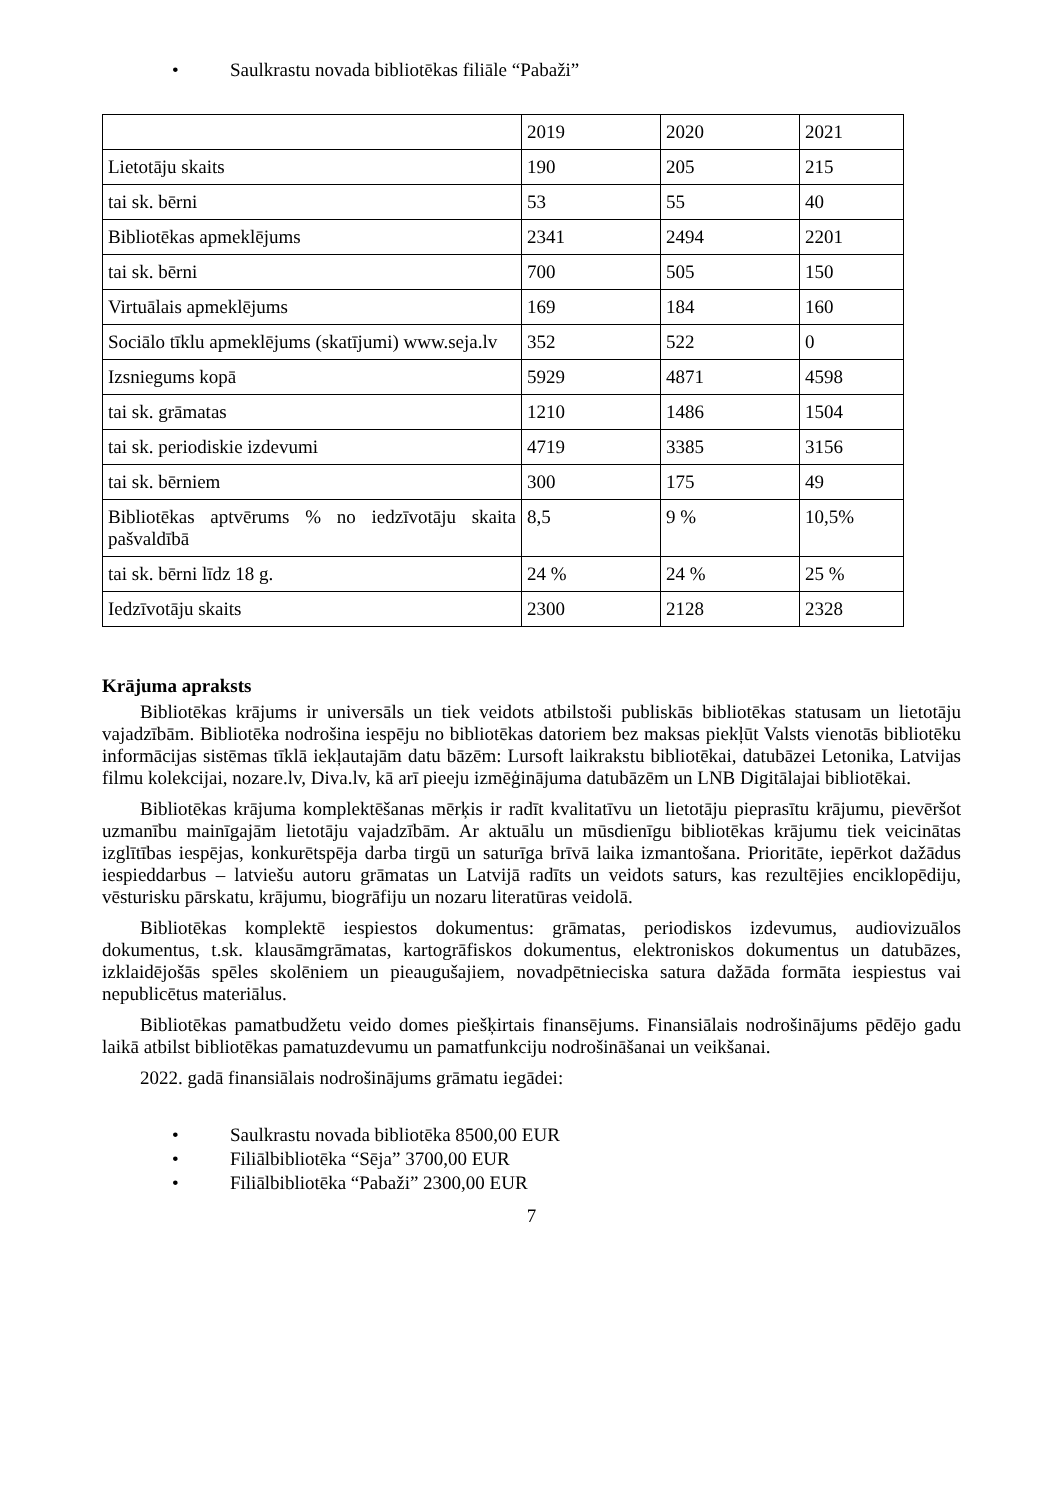• Saulkrastu novada bibliotēkas filiāle “Pabaži”
| | 2019 | 2020 | 2021 |
| Lietotāju skaits | 190 | 205 | 215 |
| tai sk. bērni | 53 | 55 | 40 |
| Bibliotēkas apmeklējums | 2341 | 2494 | 2201 |
| tai sk. bērni | 700 | 505 | 150 |
| Virtuālais apmeklējums | 169 | 184 | 160 |
| Sociālo tīklu apmeklējums (skatījumi) www.seja.lv | 352 | 522 | 0 |
| Izsniegums kopā | 5929 | 4871 | 4598 |
| tai sk. grāmatas | 1210 | 1486 | 1504 |
| tai sk. periodiskie izdevumi | 4719 | 3385 | 3156 |
| tai sk. bērniem | 300 | 175 | 49 |
| Bibliotēkas aptvērums % no iedzīvotāju skaita pašvaldībā | 8,5 | 9 % | 10,5% |
| tai sk. bērni līdz 18 g. | 24 % | 24 % | 25 % |
| Iedzīvotāju skaits | 2300 | 2128 | 2328 |
Krājuma apraksts
Bibliotēkas krājums ir universāls un tiek veidots atbilstoši publiskās bibliotēkas statusam un lietotāju vajadzībām. Bibliotēka nodrošina iespēju no bibliotēkas datoriem bez maksas piekļūt Valsts vienotās bibliotēku informācijas sistēmas tīklā iekļautajām datu bāzēm: Lursoft laikrakstu bibliotēkai, datubāzei Letonika, Latvijas filmu kolekcijai, nozare.lv, Diva.lv, kā arī pieeju izmēģinājuma datubāzēm un LNB Digitālajai bibliotēkai.
Bibliotēkas krājuma komplektēšanas mērķis ir radīt kvalitatīvu un lietotāju pieprasītu krājumu, pievēršot uzmanību mainīgajām lietotāju vajadzībām. Ar aktuālu un mūsdienīgu bibliotēkas krājumu tiek veicinātas izglītības iespējas, konkurētspēja darba tirgū un saturīga brīvā laika izmantošana. Prioritāte, iepērkot dažādus iespieddarbus – latviešu autoru grāmatas un Latvijā radīts un veidots saturs, kas rezultējies enciklopēdiju, vēsturisku pārskatu, krājumu, biogrāfiju un nozaru literatūras veidolā.
Bibliotēkas komplektē iespiestos dokumentus: grāmatas, periodiskos izdevumus, audiovizuālos dokumentus, t.sk. klausāmgrāmatas, kartogrāfiskos dokumentus, elektroniskos dokumentus un datubāzes, izklaidējošās spēles skolēniem un pieaugušajiem, novadpētnieciska satura dažāda formāta iespiestus vai nepublicētus materiālus.
Bibliotēkas pamatbudžetu veido domes piešķirtais finansējums. Finansiālais nodrošinājums pēdējo gadu laikā atbilst bibliotēkas pamatuzdevumu un pamatfunkciju nodrošināšanai un veikšanai.
2022. gadā finansiālais nodrošinājums grāmatu iegādei:
• Saulkrastu novada bibliotēka 8500,00 EUR
• Filiālbibliotēka “Sēja” 3700,00 EUR
• Filiālbibliotēka “Pabaži” 2300,00 EUR
7